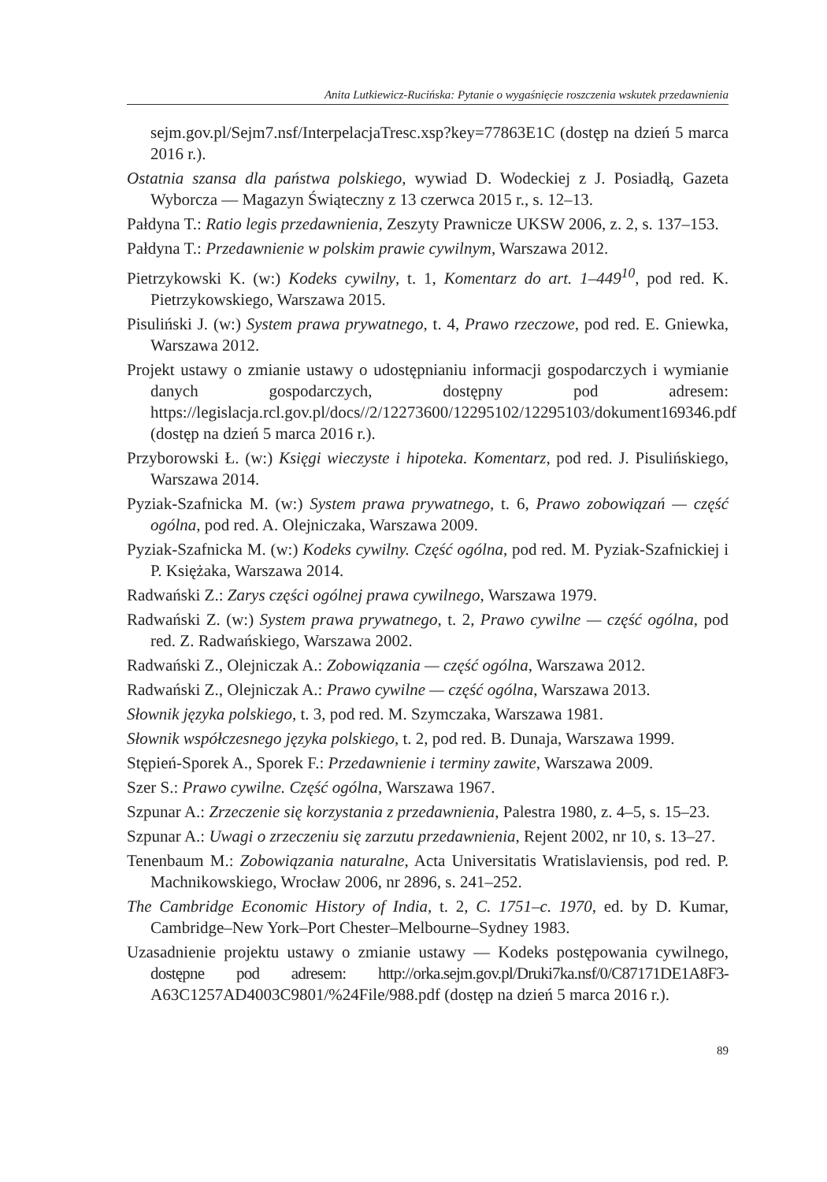Anita Lutkiewicz-Rucińska: Pytanie o wygaśnięcie roszczenia wskutek przedawnienia
sejm.gov.pl/Sejm7.nsf/InterpelacjaTresc.xsp?key=77863E1C (dostęp na dzień 5 marca 2016 r.).
Ostatnia szansa dla państwa polskiego, wywiad D. Wodeckiej z J. Posiadłą, Gazeta Wyborcza — Magazyn Świąteczny z 13 czerwca 2015 r., s. 12–13.
Pałdyna T.: Ratio legis przedawnienia, Zeszyty Prawnicze UKSW 2006, z. 2, s. 137–153.
Pałdyna T.: Przedawnienie w polskim prawie cywilnym, Warszawa 2012.
Pietrzykowski K. (w:) Kodeks cywilny, t. 1, Komentarz do art. 1–449<sup>10</sup>, pod red. K. Pietrzykowskiego, Warszawa 2015.
Pisuliński J. (w:) System prawa prywatnego, t. 4, Prawo rzeczowe, pod red. E. Gniewka, Warszawa 2012.
Projekt ustawy o zmianie ustawy o udostępnianiu informacji gospodarczych i wymianie danych gospodarczych, dostępny pod adresem: https://legislacja.rcl.gov.pl/docs//2/12273600/12295102/12295103/dokument169346.pdf (dostęp na dzień 5 marca 2016 r.).
Przyborowski Ł. (w:) Księgi wieczyste i hipoteka. Komentarz, pod red. J. Pisulińskiego, Warszawa 2014.
Pyziak-Szafnicka M. (w:) System prawa prywatnego, t. 6, Prawo zobowiązań — część ogólna, pod red. A. Olejniczaka, Warszawa 2009.
Pyziak-Szafnicka M. (w:) Kodeks cywilny. Część ogólna, pod red. M. Pyziak-Szafnickiej i P. Księżaka, Warszawa 2014.
Radwański Z.: Zarys części ogólnej prawa cywilnego, Warszawa 1979.
Radwański Z. (w:) System prawa prywatnego, t. 2, Prawo cywilne — część ogólna, pod red. Z. Radwańskiego, Warszawa 2002.
Radwański Z., Olejniczak A.: Zobowiązania — część ogólna, Warszawa 2012.
Radwański Z., Olejniczak A.: Prawo cywilne — część ogólna, Warszawa 2013.
Słownik języka polskiego, t. 3, pod red. M. Szymczaka, Warszawa 1981.
Słownik współczesnego języka polskiego, t. 2, pod red. B. Dunaja, Warszawa 1999.
Stępień-Sporek A., Sporek F.: Przedawnienie i terminy zawite, Warszawa 2009.
Szer S.: Prawo cywilne. Część ogólna, Warszawa 1967.
Szpunar A.: Zrzeczenie się korzystania z przedawnienia, Palestra 1980, z. 4–5, s. 15–23.
Szpunar A.: Uwagi o zrzeczeniu się zarzutu przedawnienia, Rejent 2002, nr 10, s. 13–27.
Tenenbaum M.: Zobowiązania naturalne, Acta Universitatis Wratislaviensis, pod red. P. Machnikowskiego, Wrocław 2006, nr 2896, s. 241–252.
The Cambridge Economic History of India, t. 2, C. 1751–c. 1970, ed. by D. Kumar, Cambridge–New York–Port Chester–Melbourne–Sydney 1983.
Uzasadnienie projektu ustawy o zmianie ustawy — Kodeks postępowania cywilnego, dostępne pod adresem: http://orka.sejm.gov.pl/Druki7ka.nsf/0/C87171DE1A8F3-A63C1257AD4003C9801/%24File/988.pdf (dostęp na dzień 5 marca 2016 r.).
89